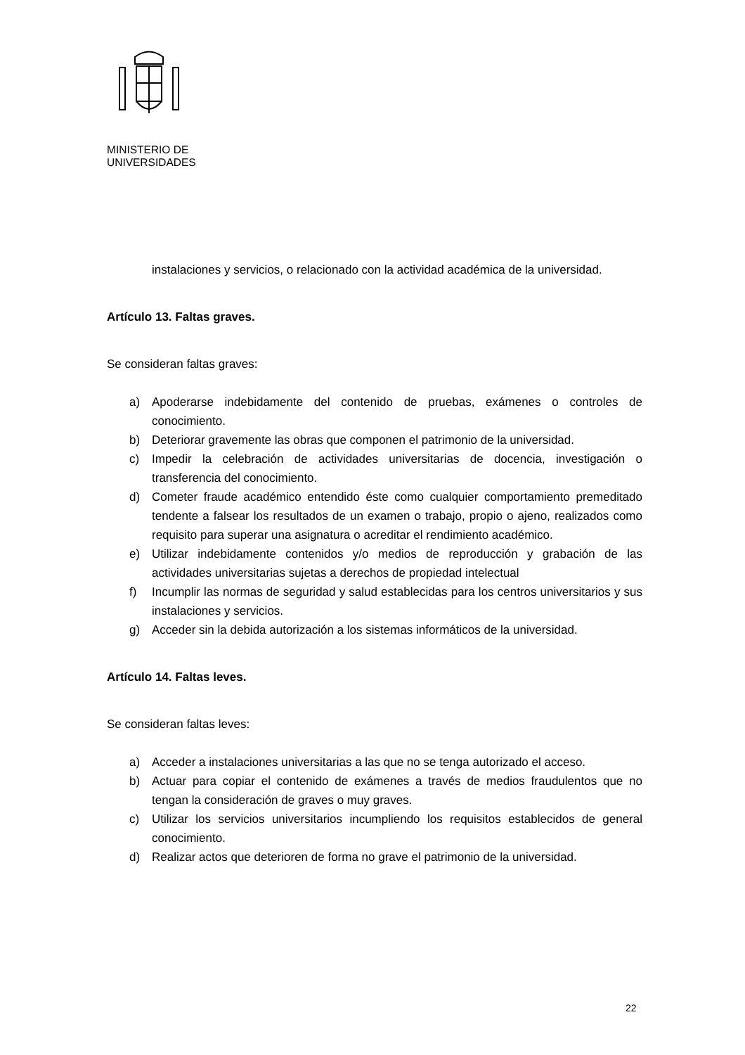MINISTERIO DE
UNIVERSIDADES
instalaciones y servicios, o relacionado con la actividad académica de la universidad.
Artículo 13. Faltas graves.
Se consideran faltas graves:
a) Apoderarse indebidamente del contenido de pruebas, exámenes o controles de conocimiento.
b) Deteriorar gravemente las obras que componen el patrimonio de la universidad.
c) Impedir la celebración de actividades universitarias de docencia, investigación o transferencia del conocimiento.
d) Cometer fraude académico entendido éste como cualquier comportamiento premeditado tendente a falsear los resultados de un examen o trabajo, propio o ajeno, realizados como requisito para superar una asignatura o acreditar el rendimiento académico.
e) Utilizar indebidamente contenidos y/o medios de reproducción y grabación de las actividades universitarias sujetas a derechos de propiedad intelectual
f) Incumplir las normas de seguridad y salud establecidas para los centros universitarios y sus instalaciones y servicios.
g) Acceder sin la debida autorización a los sistemas informáticos de la universidad.
Artículo 14. Faltas leves.
Se consideran faltas leves:
a) Acceder a instalaciones universitarias a las que no se tenga autorizado el acceso.
b) Actuar para copiar el contenido de exámenes a través de medios fraudulentos que no tengan la consideración de graves o muy graves.
c) Utilizar los servicios universitarios incumpliendo los requisitos establecidos de general conocimiento.
d) Realizar actos que deterioren de forma no grave el patrimonio de la universidad.
22